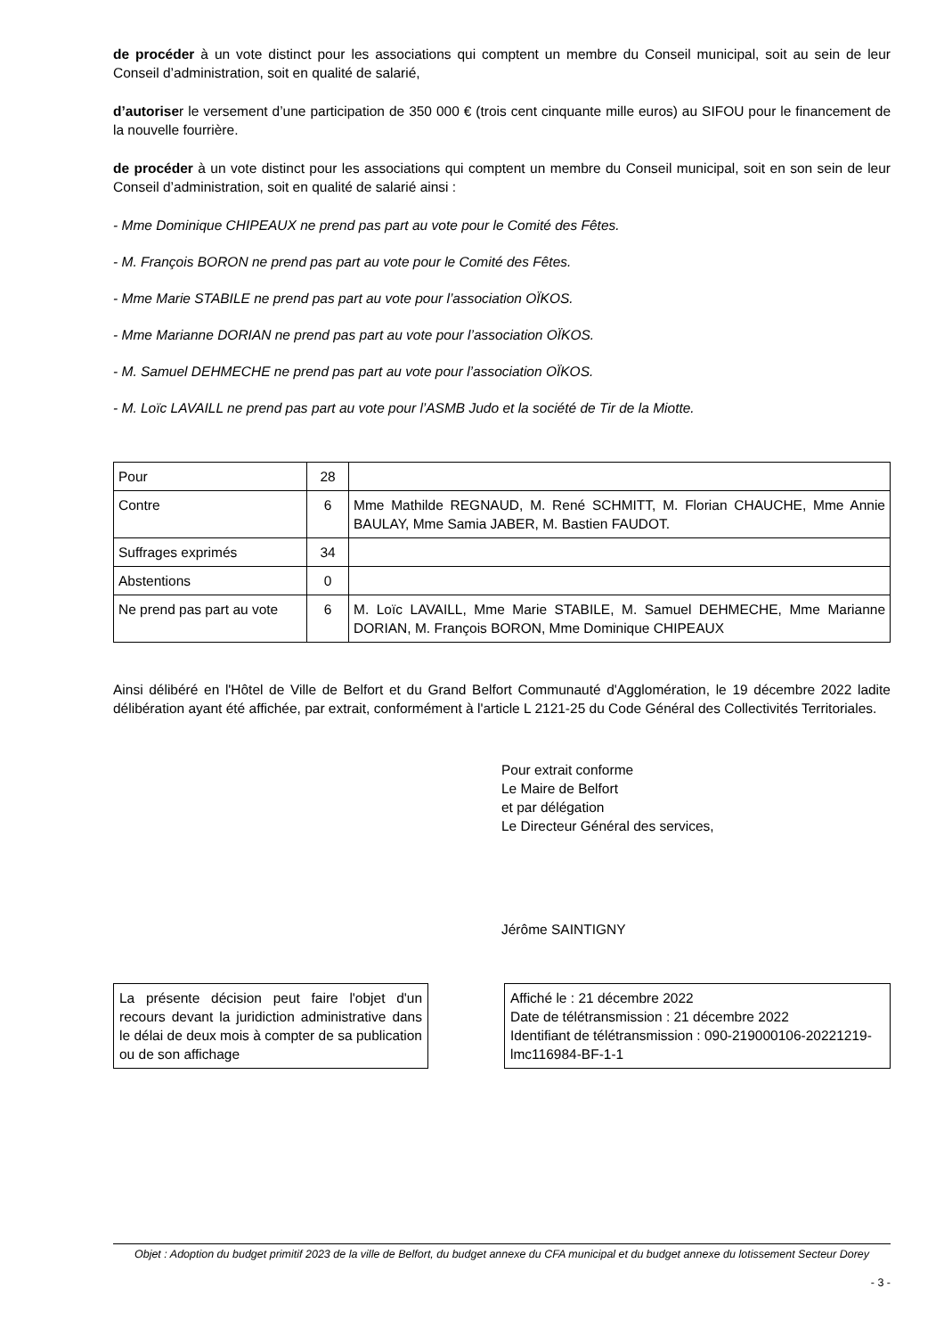de procéder à un vote distinct pour les associations qui comptent un membre du Conseil municipal, soit au sein de leur Conseil d’administration, soit en qualité de salarié,
d’autoriser le versement d’une participation de 350 000 € (trois cent cinquante mille euros) au SIFOU pour le financement de la nouvelle fourrière.
de procéder à un vote distinct pour les associations qui comptent un membre du Conseil municipal, soit en son sein de leur Conseil d’administration, soit en qualité de salarié ainsi :
- Mme Dominique CHIPEAUX ne prend pas part au vote pour le Comité des Fêtes.
- M. François BORON ne prend pas part au vote pour le Comité des Fêtes.
- Mme Marie STABILE ne prend pas part au vote pour l’association OÏKOS.
- Mme Marianne DORIAN ne prend pas part au vote pour l’association OÏKOS.
- M. Samuel DEHMECHE ne prend pas part au vote pour l’association OÏKOS.
- M. Loïc LAVAILL ne prend pas part au vote pour l’ASMB Judo et la société de Tir de la Miotte.
| Pour | 28 | |
| Contre | 6 | Mme Mathilde REGNAUD, M. René SCHMITT, M. Florian CHAUCHE, Mme Annie BAULAY, Mme Samia JABER, M. Bastien FAUDOT. |
| Suffrages exprimés | 34 | |
| Abstentions | 0 | |
| Ne prend pas part au vote | 6 | M. Loïc LAVAILL, Mme Marie STABILE, M. Samuel DEHMECHE, Mme Marianne DORIAN, M. François BORON, Mme Dominique CHIPEAUX |
Ainsi délibéré en l'Hôtel de Ville de Belfort et du Grand Belfort Communauté d'Agglomération, le 19 décembre 2022 ladite délibération ayant été affichée, par extrait, conformément à l'article L 2121-25 du Code Général des Collectivités Territoriales.
Pour extrait conforme
Le Maire de Belfort
et par délégation
Le Directeur Général des services,
Jérôme SAINTIGNY
La présente décision peut faire l'objet d'un recours devant la juridiction administrative dans le délai de deux mois à compter de sa publication ou de son affichage
Affiché le : 21 décembre 2022
Date de télétransmission : 21 décembre 2022
Identifiant de télétransmission : 090-219000106-20221219-lmc116984-BF-1-1
Objet : Adoption du budget primitif 2023 de la ville de Belfort, du budget annexe du CFA municipal et du budget annexe du lotissement Secteur Dorey
- 3 -